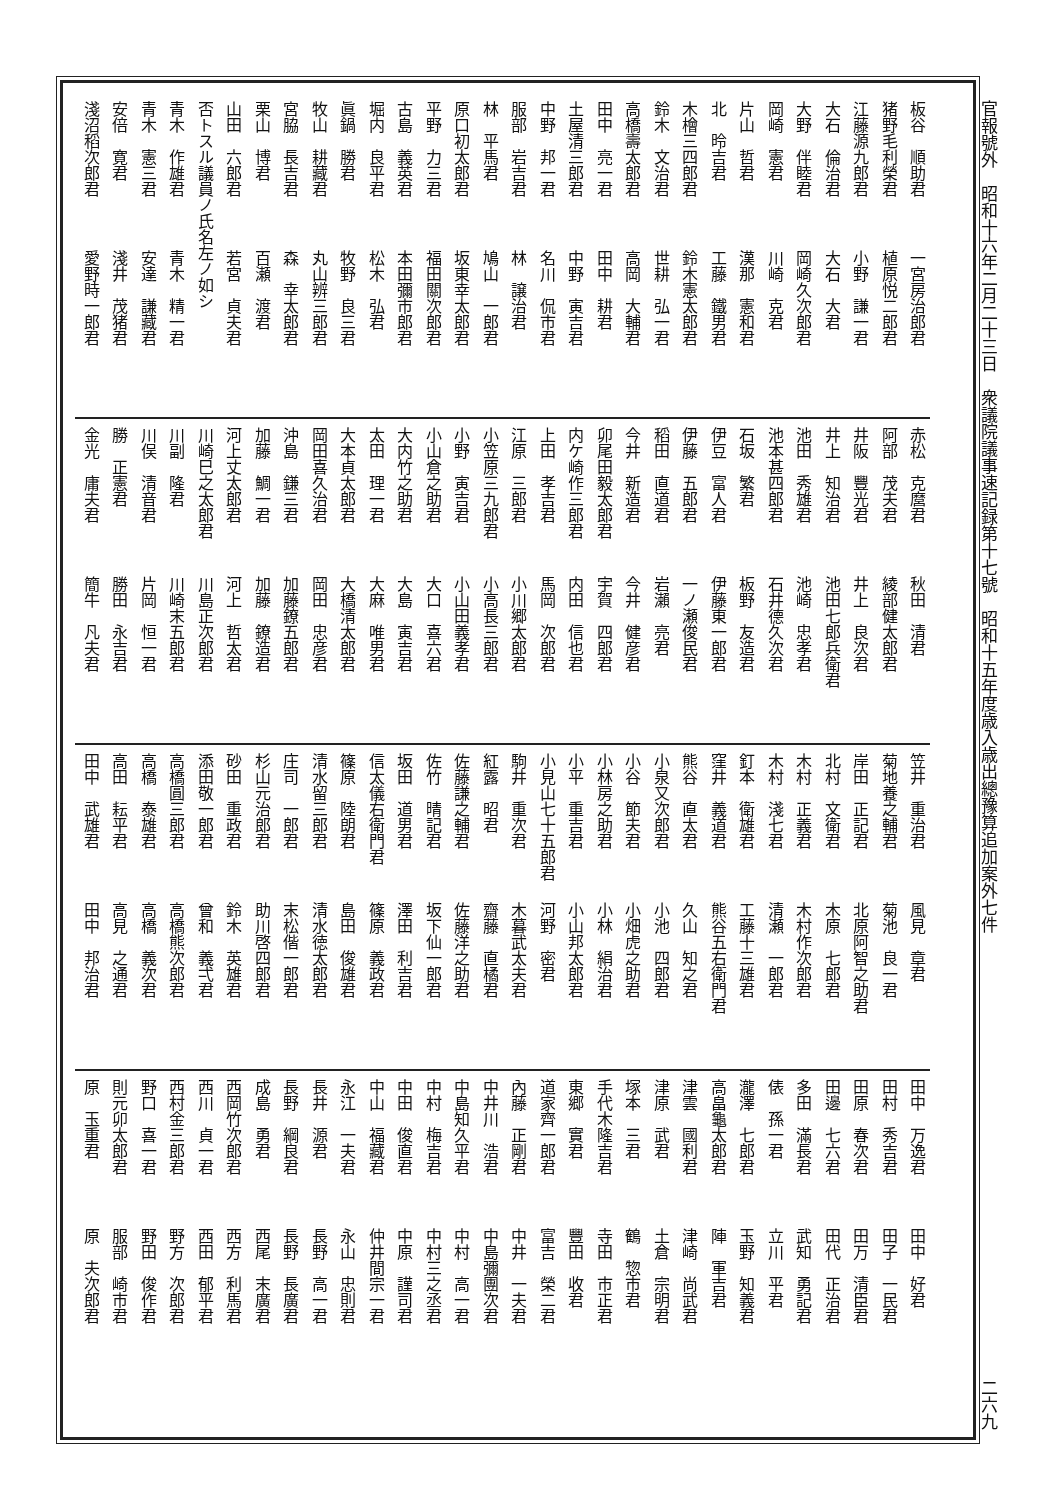官報號外　昭和十六年二月二十三日　衆議院議事速記録第十七號　昭和十五年度歳入歳出總豫算追加案外七件
二六九
板谷　順助君 一宮房治郎君
猪野毛利榮君 植原悦二郎君
江藤源九郎君 小野　謙一君
大石　倫治君 大石　大君
大野　伴睦君 岡崎久次郎君
岡崎　憲君 川崎　克君
片山　哲君 漢那　憲和君
北　昤吉君 工藤　鐵男君
木檜三四郎君 鈴木憲太郎君
鈴木　文治君 世耕　弘一君
高橋壽太郎君 高岡　大輔君
田中　亮一君 田中　耕君
土屋清三郎君 中野　寅吉君
中野　邦一君 名川　侃市君
服部　岩吉君 林　譲治君
林　平馬君 鳩山　一郎君
原口初太郎君 坂東幸太郎君
平野　力三君 福田關次郎君
古島　義英君 本田彌市郎君
堀内　良平君 松木　弘君
眞鍋　勝君 牧野　良三君
牧山　耕藏君 丸山辨三郎君
宮脇　長吉君 森　幸太郎君
栗山　博君 百瀬　渡君
山田　六郎君 若宮　貞夫君
否トスル議員ノ氏名左ノ如シ
青木　作雄君 青木　精一君
青木　憲三君 安達　謙藏君
安倍　寛君 淺井　茂猪君
淺沼稻次郎君 愛野時一郎君
赤松　克麿君 秋田　清君
阿部　茂夫君 綾部健太郎君
井阪　豐光君 井上　良次君
井上　知治君 池田七郎兵衛君
池田　秀雄君 池崎　忠孝君
池本甚四郎君 石井德久次君
石坂　繁君 板野　友造君
伊豆　富人君 伊藤東一郎君
伊藤　五郎君 一ノ瀬俊民君
稻田　直道君 岩瀨　亮君
今井　新造君 今井　健彦君
卯尾田毅太郎君 宇賀　四郎君
内ケ崎作三郎君 内田　信也君
上田　孝吉君 馬岡　次郎君
江原　三郎君 小川郷太郎君
小笠原三九郎君 小高長三郎君
小野　寅吉君 小山田義孝君
小山倉之助君 大口　喜六君
大内竹之助君 大島　寅吉君
太田　理一君 大麻　唯男君
大本貞太郎君 大橋清太郎君
岡田喜久治君 岡田　忠彦君
沖島　鎌三君 加藤鐐五郎君
加藤　鯛一君 加藤　鐐造君
河上丈太郎君 河上　哲太君
川崎巳之太郎君 川島正次郎君
川副　隆君 川崎末五郎君
川俣　清音君 片岡　恒一君
勝　正憲君 勝田　永吉君
金光　庸夫君 簡牛　凡夫君
笠井　重治君 風見　章君
菊地養之輔君 菊池　良一君
岸田　正記君 北原阿智之助君
北村　文衛君 木原　七郎君
木村　正義君 木村作次郎君
木村　淺七君 清瀬　一郎君
釘本　衛雄君 工藤十三雄君
窪井　義道君 熊谷五右衛門君
熊谷　直太君 久山　知之君
小泉又次郎君 小池　四郎君
小谷　節夫君 小畑虎之助君
小林房之助君 小林　絹治君
小平　重吉君 小山邦太郎君
小見山七十五郎君 河野　密君
駒井　重次君 木暮武太夫君
紅露　昭君 齋藤　直橘君
佐藤謙之輔君 佐藤洋之助君
佐竹　晴記君 坂下仙一郎君
坂田　道男君 澤田　利吉君
信太儀右衛門君 篠原　義政君
篠原　陸朗君 島田　俊雄君
清水留三郎君 清水徳太郎君
庄司　一郎君 末松偕一郎君
杉山元治郎君 助川啓四郎君
砂田　重政君 鈴木　英雄君
添田敬一郎君 曾和　義弌君
高橋圓三郎君 高橋熊次郎君
高橋　泰雄君 高橋　義次君
高田　耘平君 高見　之通君
田中　武雄君 田中　邦治君
田中　万逸君 田中　好君
田村　秀吉君 田子　一民君
田原　春次君 田万　清臣君
田邊　七六君 田代　正治君
多田　滿長君 武知　勇記君
俵　孫一君 立川　平君
瀧澤　七郎君 玉野　知義君
高畠龜太郎君 陣　軍吉君
津雲　國利君 津崎　尚武君
津原　武君 土倉　宗明君
塚本　三君 鶴　惣市君
手代木隆吉君 寺田　市正君
東郷　實君 豐田　收君
道家齊一郎君 富吉　榮二君
內藤　正剛君 中井　一夫君
中井川　浩君 中島彌團次君
中島知久平君 中村　高一君
中村　梅吉君 中村三之丞君
中田　俊直君 中原　謹司君
中山　福藏君 仲井間宗一君
永江　一夫君 永山　忠則君
長井　源君 長野　高一君
長野　綱良君 長野　長廣君
成島　勇君 西尾　末廣君
西岡竹次郎君 西方　利馬君
西川　貞一君 西田　郁平君
西村金三郎君 野方　次郎君
野口　喜一君 野田　俊作君
則元卯太郎君 服部　崎市君
原　玉重君 原　夫次郎君